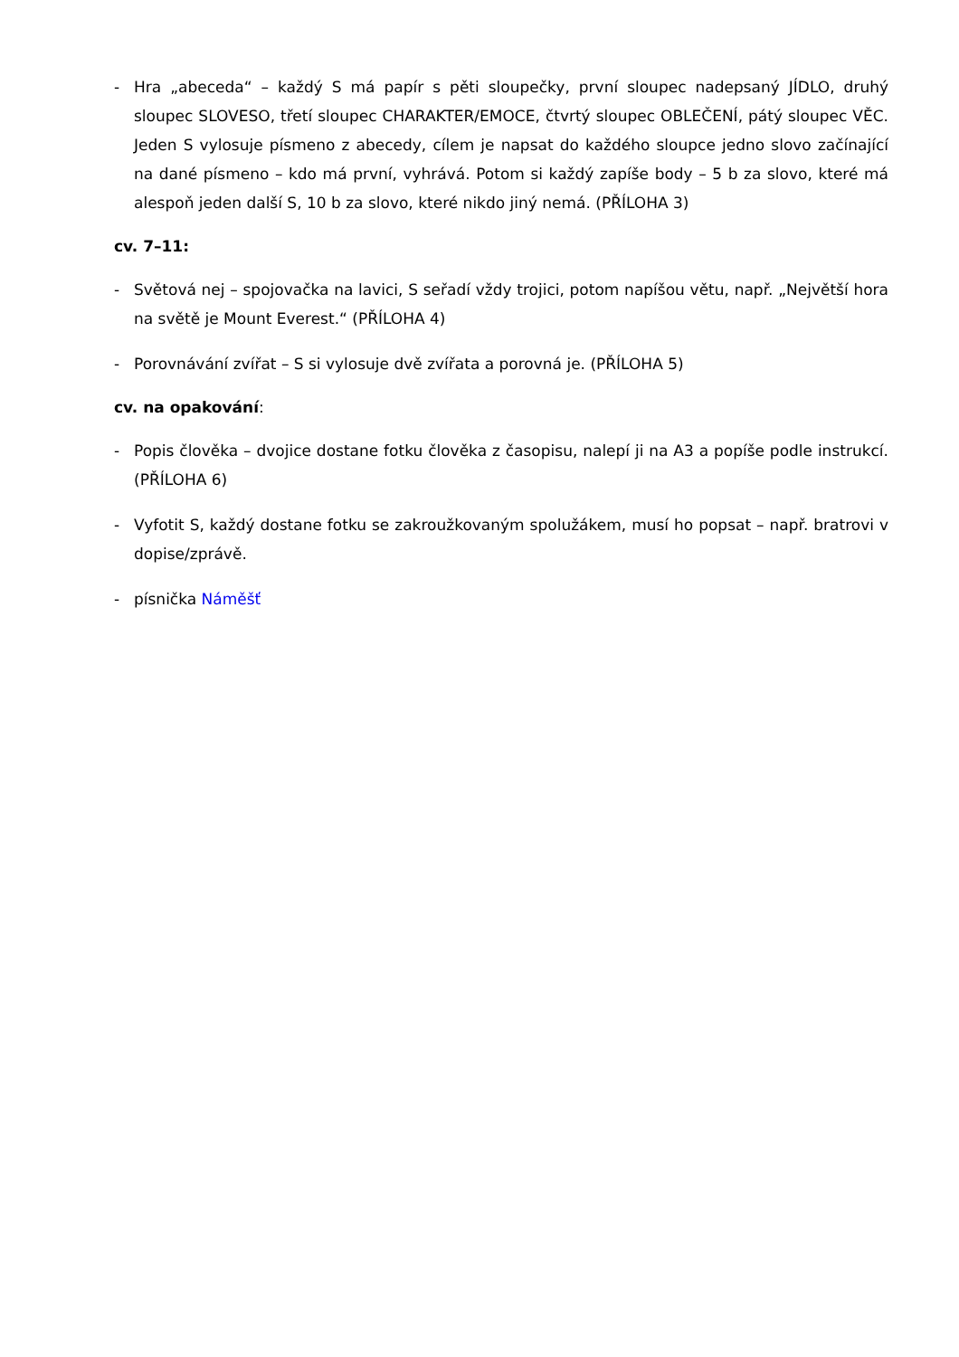- Hra „abeceda“ – každý S má papír s pěti sloupečky, první sloupec nadepsaný JÍDLO, druhý sloupec SLOVESO, třetí sloupec CHARAKTER/EMOCE, čtvrtý sloupec OBLEČENÍ, pátý sloupec VĚC. Jeden S vylosuje písmeno z abecedy, cílem je napsat do každého sloupce jedno slovo začínající na dané písmeno – kdo má první, vyhrává. Potom si každý zapíše body – 5 b za slovo, které má alespoň jeden další S, 10 b za slovo, které nikdo jiný nemá. (PŘÍLOHA 3)
cv. 7–11:
- Světová nej – spojovačka na lavici, S seřadí vždy trojici, potom napíšou větu, např. „Největší hora na světě je Mount Everest.“ (PŘÍLOHA 4)
- Porovnávání zvířat – S si vylosuje dvě zvířata a porovná je. (PŘÍLOHA 5)
cv. na opakování:
- Popis člověka – dvojice dostane fotku člověka z časopisu, nalepí ji na A3 a popíše podle instrukcí. (PŘÍLOHA 6)
- Vyfotit S, každý dostane fotku se zakroužkovaným spolužákem, musí ho popsat – např. bratrovi v dopise/zprávě.
- písnička Náměšť